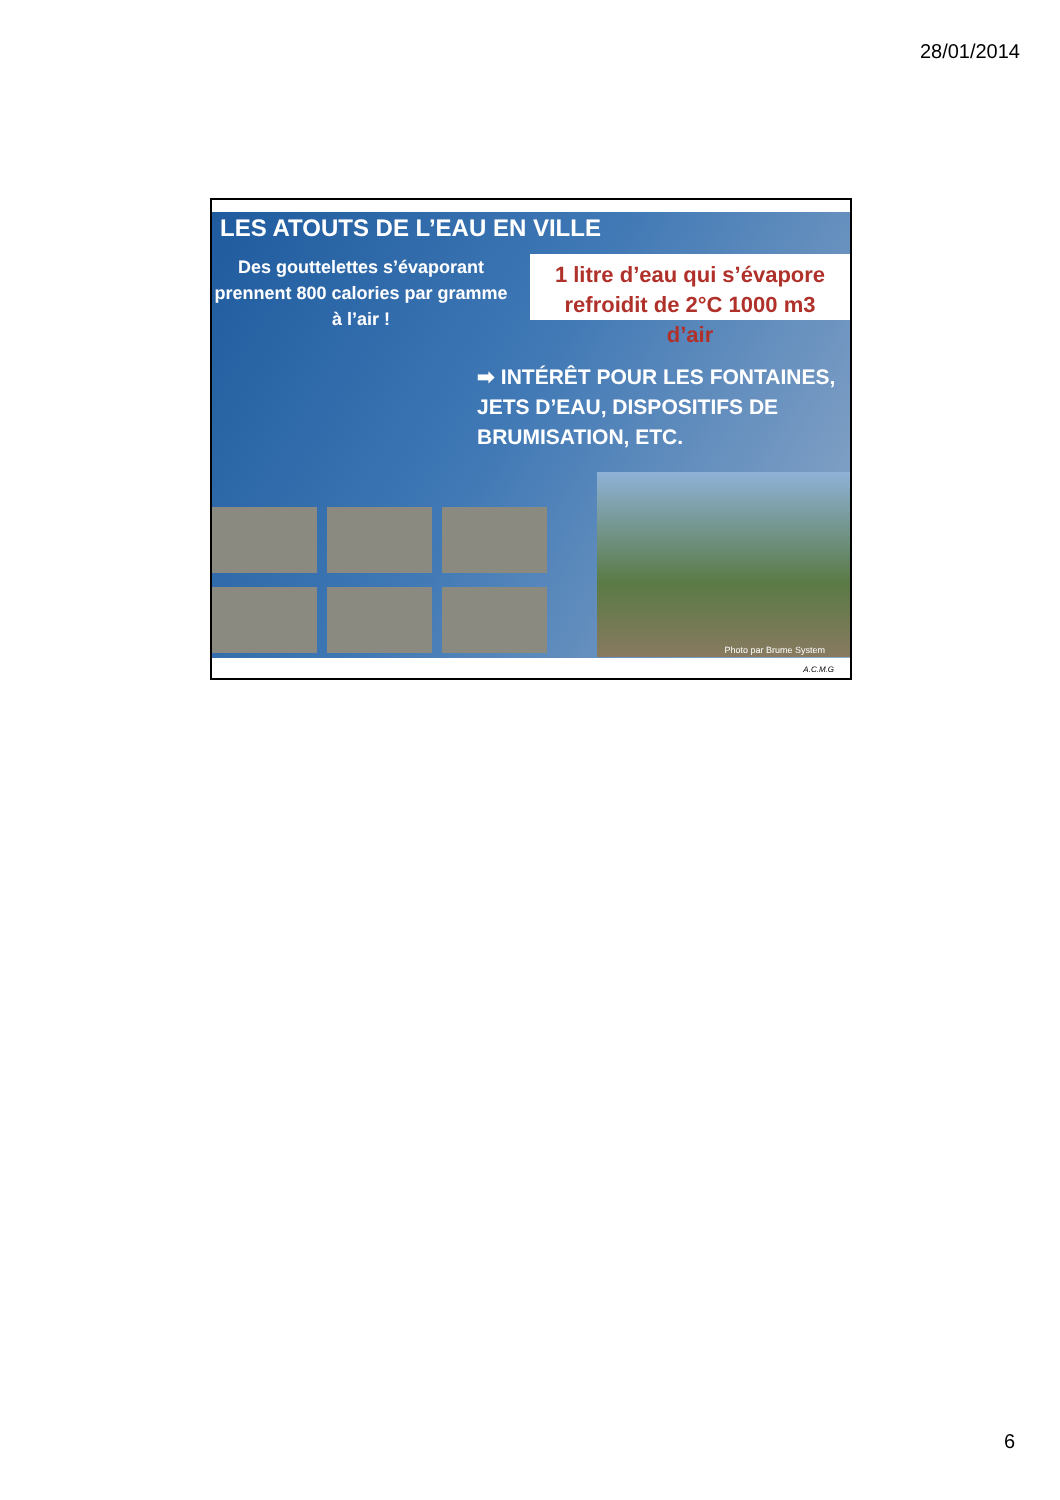28/01/2014
LES ATOUTS DE L’EAU EN VILLE
Des gouttelettes s’évaporant prennent 800 calories par gramme à l’air !
1 litre d’eau qui s’évapore refroidit de 2°C 1000 m3 d’air
➡ INTÉRÊT POUR LES FONTAINES, JETS D’EAU, DISPOSITIFS DE BRUMISATION, ETC.
Photo par Brume System
A.C.M.G
6